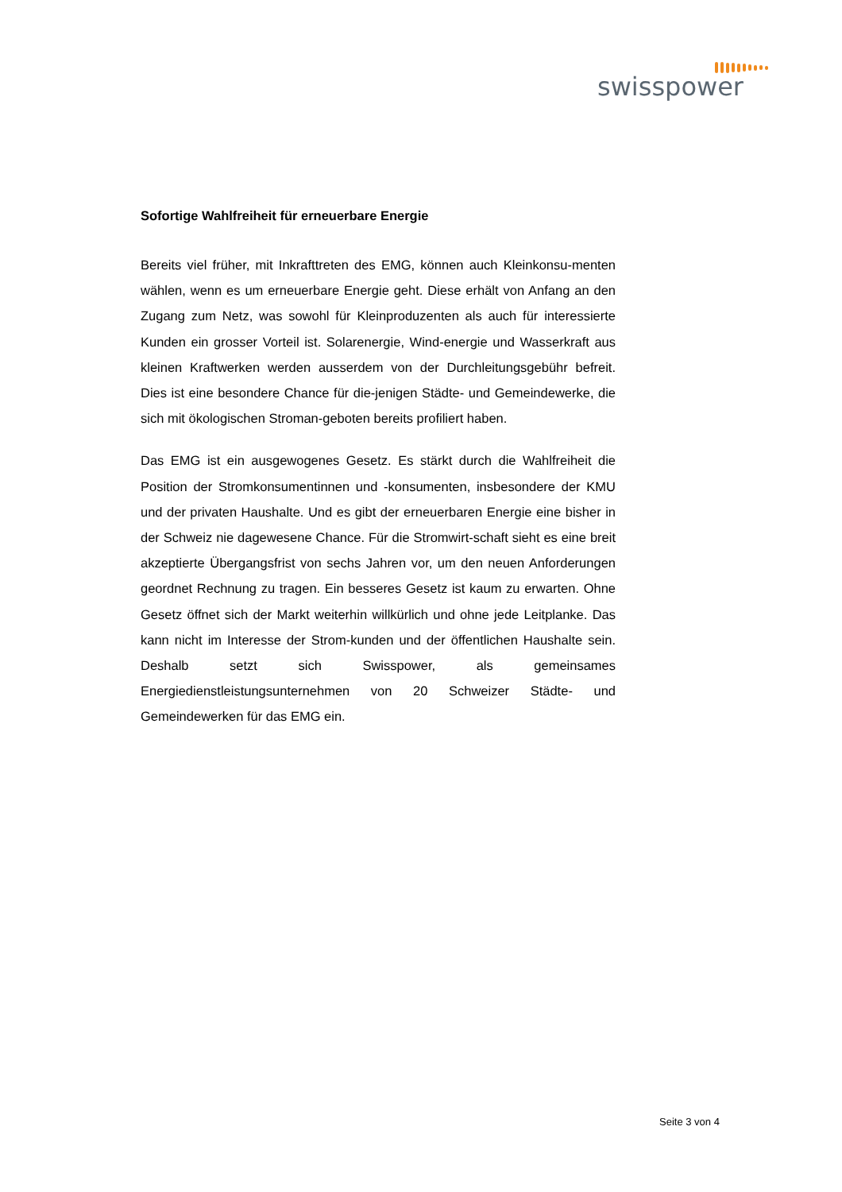swisspower
Sofortige Wahlfreiheit für erneuerbare Energie
Bereits viel früher, mit Inkrafttreten des EMG, können auch Kleinkonsu-menten wählen, wenn es um erneuerbare Energie geht. Diese erhält von Anfang an den Zugang zum Netz, was sowohl für Kleinproduzenten als auch für interessierte Kunden ein grosser Vorteil ist. Solarenergie, Wind-energie und Wasserkraft aus kleinen Kraftwerken werden ausserdem von der Durchleitungsgebühr befreit. Dies ist eine besondere Chance für die-jenigen Städte- und Gemeindewerke, die sich mit ökologischen Stroman-geboten bereits profiliert haben.
Das EMG ist ein ausgewogenes Gesetz. Es stärkt durch die Wahlfreiheit die Position der Stromkonsumentinnen und -konsumenten, insbesondere der KMU und der privaten Haushalte. Und es gibt der erneuerbaren Energie eine bisher in der Schweiz nie dagewesene Chance. Für die Stromwirt-schaft sieht es eine breit akzeptierte Übergangsfrist von sechs Jahren vor, um den neuen Anforderungen geordnet Rechnung zu tragen. Ein besseres Gesetz ist kaum zu erwarten. Ohne Gesetz öffnet sich der Markt weiterhin willkürlich und ohne jede Leitplanke. Das kann nicht im Interesse der Strom-kunden und der öffentlichen Haushalte sein. Deshalb setzt sich Swisspower, als gemeinsames Energiedienstleistungsunternehmen von 20 Schweizer Städte- und Gemeindewerken für das EMG ein.
Seite 3 von 4